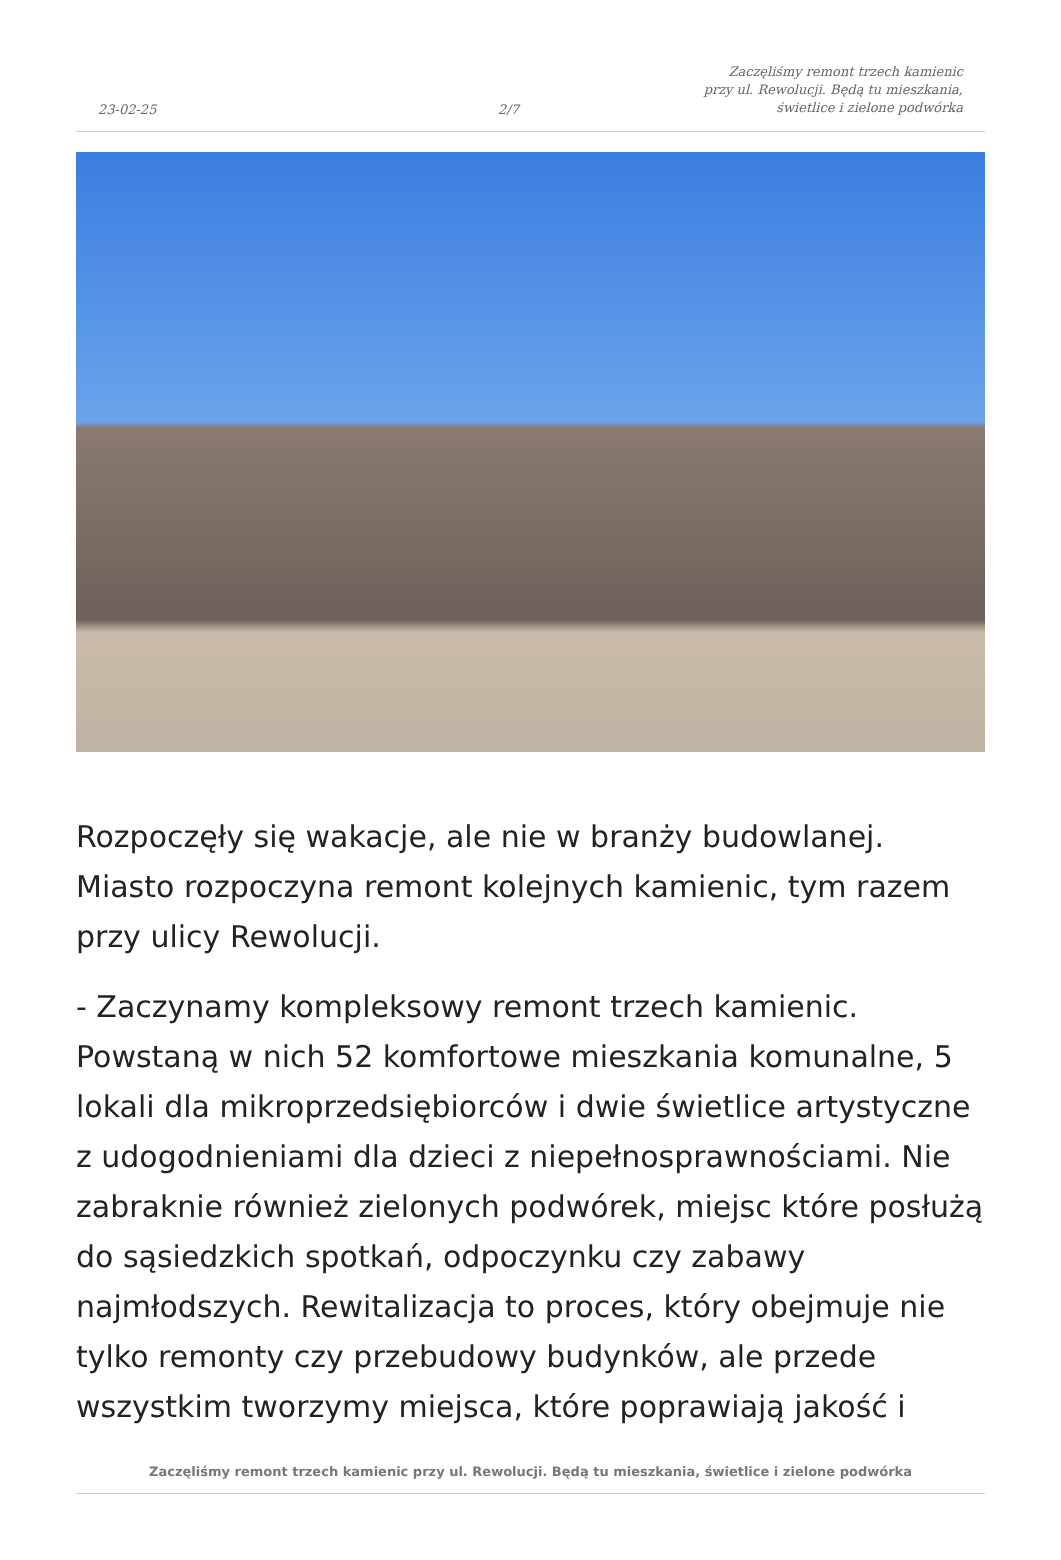23-02-25
2/7
Zaczęliśmy remont trzech kamienic
przy ul. Rewolucji. Będą tu mieszkania,
świetlice i zielone podwórka
Rozpoczęły się wakacje, ale nie w branży budowlanej. Miasto rozpoczyna remont kolejnych kamienic, tym razem przy ulicy Rewolucji.
- Zaczynamy kompleksowy remont trzech kamienic. Powstaną w nich 52 komfortowe mieszkania komunalne, 5 lokali dla mikroprzedsiębiorców i dwie świetlice artystyczne z udogodnieniami dla dzieci z niepełnosprawnościami. Nie zabraknie również zielonych podwórek, miejsc które posłużą do sąsiedzkich spotkań, odpoczynku czy zabawy najmłodszych. Rewitalizacja to proces, który obejmuje nie tylko remonty czy przebudowy budynków, ale przede wszystkim tworzymy miejsca, które poprawiają jakość i
Zaczęliśmy remont trzech kamienic przy ul. Rewolucji. Będą tu mieszkania, świetlice i zielone podwórka